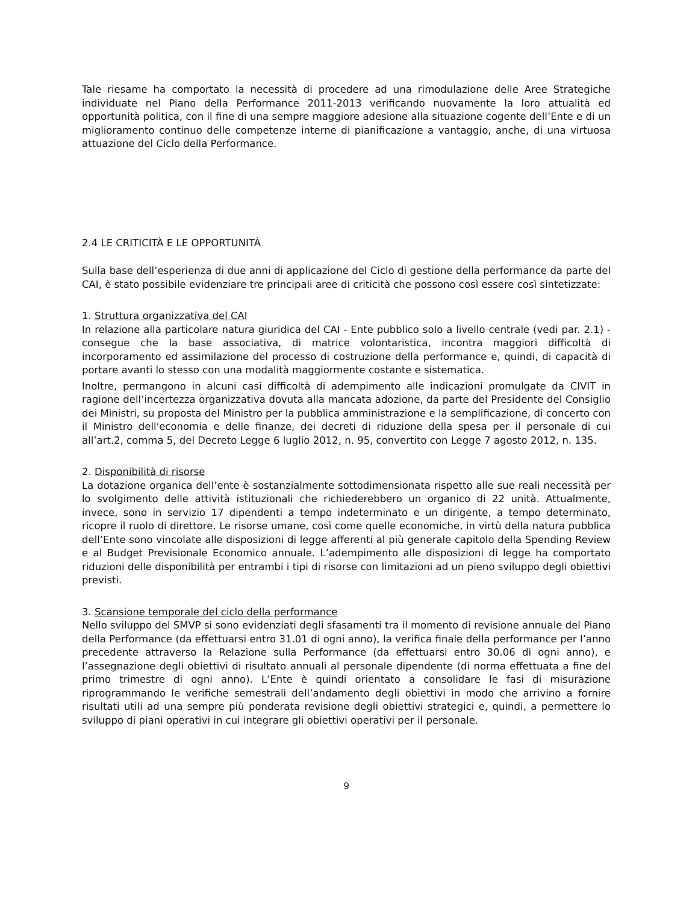Tale riesame ha comportato la necessità di procedere ad una rimodulazione delle Aree Strategiche individuate nel Piano della Performance 2011-2013 verificando nuovamente la loro attualità ed opportunità politica, con il fine di una sempre maggiore adesione alla situazione cogente dell’Ente e di un miglioramento continuo delle competenze interne di pianificazione a vantaggio, anche, di una virtuosa attuazione del Ciclo della Performance.
2.4 LE CRITICITÀ E LE OPPORTUNITÀ
Sulla base dell’esperienza di due anni di applicazione del Ciclo di gestione della performance da parte del CAI, è stato possibile evidenziare tre principali aree di criticità che possono così essere così sintetizzate:
1. Struttura organizzativa del CAI
In relazione alla particolare natura giuridica del CAI - Ente pubblico solo a livello centrale (vedi par. 2.1) - consegue che la base associativa, di matrice volontaristica, incontra maggiori difficoltà di incorporamento ed assimilazione del processo di costruzione della performance e, quindi, di capacità di portare avanti lo stesso con una modalità maggiormente costante e sistematica.
Inoltre, permangono in alcuni casi difficoltà di adempimento alle indicazioni promulgate da CIVIT in ragione dell’incertezza organizzativa dovuta alla mancata adozione, da parte del Presidente del Consiglio dei Ministri, su proposta del Ministro per la pubblica amministrazione e la semplificazione, di concerto con il Ministro dell'economia e delle finanze, dei decreti di riduzione della spesa per il personale di cui all’art.2, comma 5, del Decreto Legge 6 luglio 2012, n. 95, convertito con Legge 7 agosto 2012, n. 135.
2. Disponibilità di risorse
La dotazione organica dell’ente è sostanzialmente sottodimensionata rispetto alle sue reali necessità per lo svolgimento delle attività istituzionali che richiederebbero un organico di 22 unità. Attualmente, invece, sono in servizio 17 dipendenti a tempo indeterminato e un dirigente, a tempo determinato, ricopre il ruolo di direttore. Le risorse umane, così come quelle economiche, in virtù della natura pubblica dell’Ente sono vincolate alle disposizioni di legge afferenti al più generale capitolo della Spending Review e al Budget Previsionale Economico annuale. L’adempimento alle disposizioni di legge ha comportato riduzioni delle disponibilità per entrambi i tipi di risorse con limitazioni ad un pieno sviluppo degli obiettivi previsti.
3. Scansione temporale del ciclo della performance
Nello sviluppo del SMVP si sono evidenziati degli sfasamenti tra il momento di revisione annuale del Piano della Performance (da effettuarsi entro 31.01 di ogni anno), la verifica finale della performance per l’anno precedente attraverso la Relazione sulla Performance (da effettuarsi entro 30.06 di ogni anno), e l’assegnazione degli obiettivi di risultato annuali al personale dipendente (di norma effettuata a fine del primo trimestre di ogni anno). L’Ente è quindi orientato a consolidare le fasi di misurazione riprogrammando le verifiche semestrali dell’andamento degli obiettivi in modo che arrivino a fornire risultati utili ad una sempre più ponderata revisione degli obiettivi strategici e, quindi, a permettere lo sviluppo di piani operativi in cui integrare gli obiettivi operativi per il personale.
9